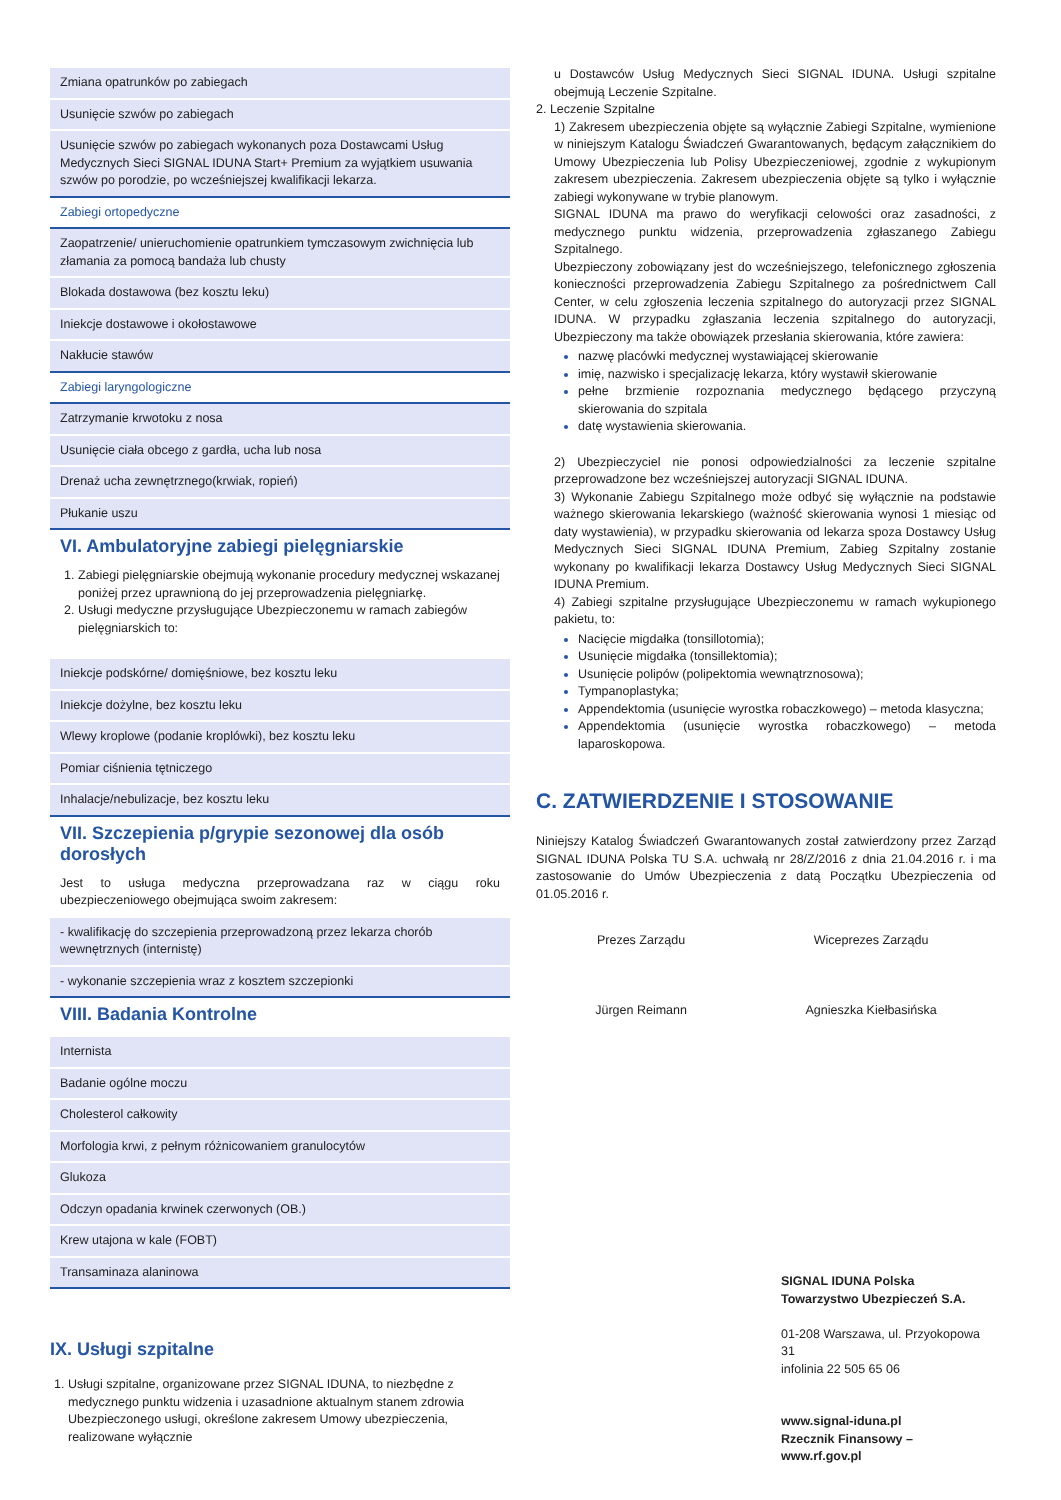| Zmiana opatrunków po zabiegach |
| Usunięcie szwów po zabiegach |
| Usunięcie szwów po zabiegach wykonanych poza Dostawcami Usług Medycznych Sieci SIGNAL IDUNA Start+ Premium za wyjątkiem usuwania szwów po porodzie, po wcześniejszej kwalifikacji lekarza. |
| Zabiegi ortopedyczne |
| Zaopatrzenie/ unieruchomienie opatrunkiem tymczasowym zwichnięcia lub złamania za pomocą bandaża lub chusty |
| Blokada dostawowa (bez kosztu leku) |
| Iniekcje dostawowe i okołostawowe |
| Nakłucie stawów |
| Zabiegi laryngologiczne |
| Zatrzymanie krwotoku z nosa |
| Usunięcie ciała obcego z gardła, ucha lub nosa |
| Drenaż ucha zewnętrznego(krwiak, ropień) |
| Płukanie uszu |
VI. Ambulatoryjne zabiegi pielęgniarskie
1. Zabiegi pielęgniarskie obejmują wykonanie procedury medycznej wskazanej poniżej przez uprawnioną do jej przeprowadzenia pielęgniarkę.
2. Usługi medyczne przysługujące Ubezpieczonemu w ramach zabiegów pielęgniarskich to:
| Iniekcje podskórne/ domięśniowe, bez kosztu leku |
| Iniekcje dożylne, bez kosztu leku |
| Wlewy kroplowe (podanie kroplówki), bez kosztu leku |
| Pomiar ciśnienia tętniczego |
| Inhalacje/nebulizacje, bez kosztu leku |
VII. Szczepienia p/grypie sezonowej dla osób dorosłych
Jest to usługa medyczna przeprowadzana raz w ciągu roku ubezpieczeniowego obejmująca swoim zakresem:
| - kwalifikację do szczepienia przeprowadzoną przez lekarza chorób wewnętrznych (internistę) |
| - wykonanie szczepienia wraz z kosztem szczepionki |
VIII. Badania Kontrolne
| Internista |
| Badanie ogólne moczu |
| Cholesterol całkowity |
| Morfologia krwi, z pełnym różnicowaniem granulocytów |
| Glukoza |
| Odczyn opadania krwinek czerwonych (OB.) |
| Krew utajona w kale (FOBT) |
| Transaminaza alaninowa |
IX. Usługi szpitalne
1. Usługi szpitalne, organizowane przez SIGNAL IDUNA, to niezbędne z medycznego punktu widzenia i uzasadnione aktualnym stanem zdrowia Ubezpieczonego usługi, określone zakresem Umowy ubezpieczenia, realizowane wyłącznie
u Dostawców Usług Medycznych Sieci SIGNAL IDUNA. Usługi szpitalne obejmują Leczenie Szpitalne.
2. Leczenie Szpitalne
1) Zakresem ubezpieczenia objęte są wyłącznie Zabiegi Szpitalne, wymienione w niniejszym Katalogu Świadczeń Gwarantowanych, będącym załącznikiem do Umowy Ubezpieczenia lub Polisy Ubezpieczeniowej, zgodnie z wykupionym zakresem ubezpieczenia. Zakresem ubezpieczenia objęte są tylko i wyłącznie zabiegi wykonywane w trybie planowym.
SIGNAL IDUNA ma prawo do weryfikacji celowości oraz zasadności, z medycznego punktu widzenia, przeprowadzenia zgłaszanego Zabiegu Szpitalnego.
Ubezpieczony zobowiązany jest do wcześniejszego, telefonicznego zgłoszenia konieczności przeprowadzenia Zabiegu Szpitalnego za pośrednictwem Call Center, w celu zgłoszenia leczenia szpitalnego do autoryzacji przez SIGNAL IDUNA. W przypadku zgłaszania leczenia szpitalnego do autoryzacji, Ubezpieczony ma także obowiązek przesłania skierowania, które zawiera:
nazwę placówki medycznej wystawiającej skierowanie
imię, nazwisko i specjalizację lekarza, który wystawił skierowanie
pełne brzmienie rozpoznania medycznego będącego przyczyną skierowania do szpitala
datę wystawienia skierowania.
2) Ubezpieczyciel nie ponosi odpowiedzialności za leczenie szpitalne przeprowadzone bez wcześniejszej autoryzacji SIGNAL IDUNA.
3) Wykonanie Zabiegu Szpitalnego może odbyć się wyłącznie na podstawie ważnego skierowania lekarskiego (ważność skierowania wynosi 1 miesiąc od daty wystawienia), w przypadku skierowania od lekarza spoza Dostawcy Usług Medycznych Sieci SIGNAL IDUNA Premium, Zabieg Szpitalny zostanie wykonany po kwalifikacji lekarza Dostawcy Usług Medycznych Sieci SIGNAL IDUNA Premium.
4) Zabiegi szpitalne przysługujące Ubezpieczonemu w ramach wykupionego pakietu, to:
Nacięcie migdałka (tonsillotomia);
Usunięcie migdałka (tonsillektomia);
Usunięcie polipów (polipektomia wewnątrznosowa);
Tympanoplastyka;
Appendektomia (usunięcie wyrostka robaczkowego) – metoda klasyczna;
Appendektomia (usunięcie wyrostka robaczkowego) – metoda laparoskopowa.
C. ZATWIERDZENIE I STOSOWANIE
Niniejszy Katalog Świadczeń Gwarantowanych został zatwierdzony przez Zarząd SIGNAL IDUNA Polska TU S.A. uchwałą nr 28/Z/2016 z dnia 21.04.2016 r. i ma zastosowanie do Umów Ubezpieczenia z datą Początku Ubezpieczenia od 01.05.2016 r.
Prezes Zarządu
Jürgen Reimann
Wiceprezes Zarządu
Agnieszka Kiełbasińska
SIGNAL IDUNA Polska
Towarzystwo Ubezpieczeń S.A.
01-208 Warszawa, ul. Przyokopowa 31
infolinia 22 505 65 06
www.signal-iduna.pl
Rzecznik Finansowy – www.rf.gov.pl